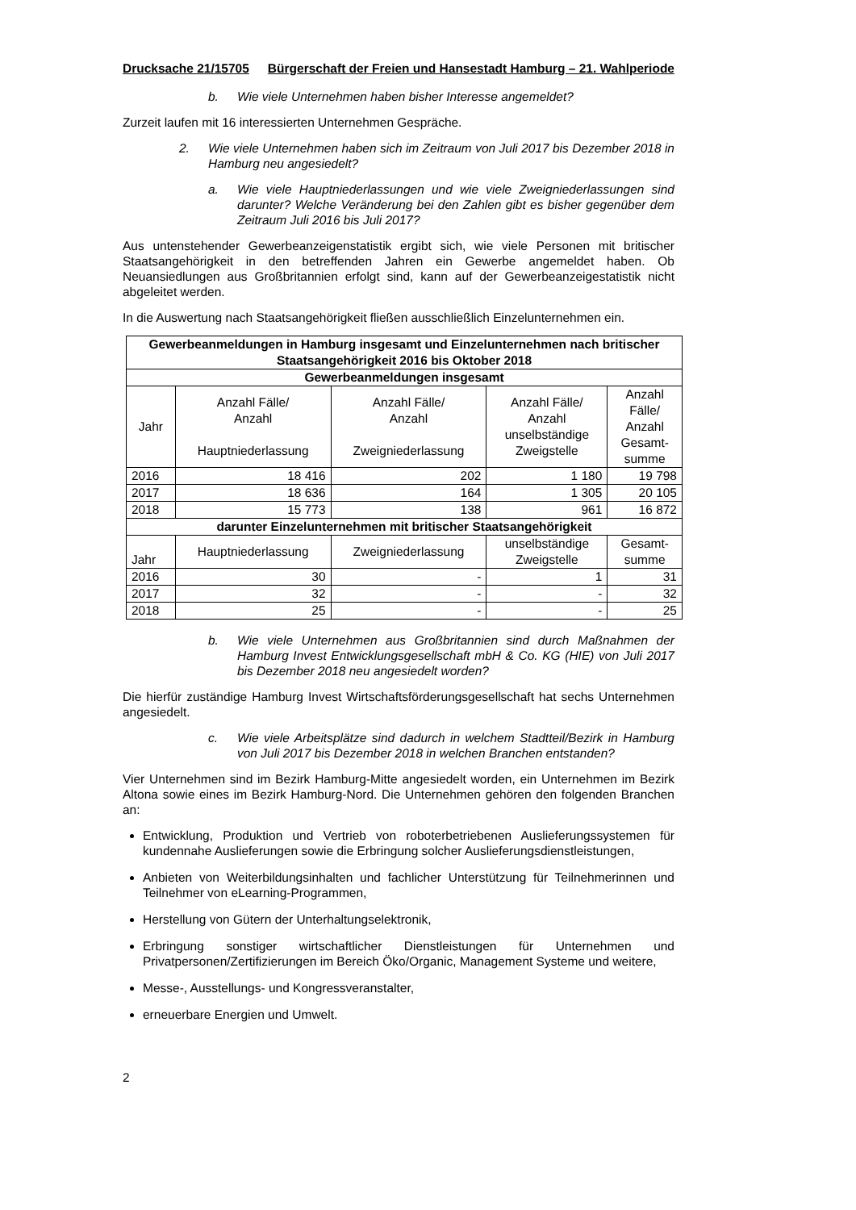Drucksache 21/15705 Bürgerschaft der Freien und Hansestadt Hamburg – 21. Wahlperiode
b. Wie viele Unternehmen haben bisher Interesse angemeldet?
Zurzeit laufen mit 16 interessierten Unternehmen Gespräche.
2. Wie viele Unternehmen haben sich im Zeitraum von Juli 2017 bis Dezember 2018 in Hamburg neu angesiedelt?
a. Wie viele Hauptniederlassungen und wie viele Zweigniederlassungen sind darunter? Welche Veränderung bei den Zahlen gibt es bisher gegenüber dem Zeitraum Juli 2016 bis Juli 2017?
Aus untenstehender Gewerbeanzeigenstatistik ergibt sich, wie viele Personen mit britischer Staatsangehörigkeit in den betreffenden Jahren ein Gewerbe angemeldet haben. Ob Neuansiedlungen aus Großbritannien erfolgt sind, kann auf der Gewerbeanzeigestatistik nicht abgeleitet werden.
In die Auswertung nach Staatsangehörigkeit fließen ausschließlich Einzelunternehmen ein.
| Gewerbeanmeldungen in Hamburg insgesamt und Einzelunternehmen nach britischer Staatsangehörigkeit 2016 bis Oktober 2018 | | | | |
| --- | --- | --- | --- | --- |
| Gewerbeanmeldungen insgesamt | | | | |
| Jahr | Anzahl Fälle/ Anzahl Hauptniederlassung | Anzahl Fälle/ Anzahl Zweigniederlassung | Anzahl Fälle/ Anzahl unselbständige Zweigstelle | Anzahl Fälle/ Anzahl Gesamt- summe |
| 2016 | 18 416 | 202 | 1 180 | 19 798 |
| 2017 | 18 636 | 164 | 1 305 | 20 105 |
| 2018 | 15 773 | 138 | 961 | 16 872 |
| darunter Einzelunternehmen mit britischer Staatsangehörigkeit | | | | |
| Jahr | Hauptniederlassung | Zweigniederlassung | unselbständige Zweigstelle | Gesamt- summe |
| 2016 | 30 | - | 1 | 31 |
| 2017 | 32 | - | - | 32 |
| 2018 | 25 | - | - | 25 |
b. Wie viele Unternehmen aus Großbritannien sind durch Maßnahmen der Hamburg Invest Entwicklungsgesellschaft mbH & Co. KG (HIE) von Juli 2017 bis Dezember 2018 neu angesiedelt worden?
Die hierfür zuständige Hamburg Invest Wirtschaftsförderungsgesellschaft hat sechs Unternehmen angesiedelt.
c. Wie viele Arbeitsplätze sind dadurch in welchem Stadtteil/Bezirk in Hamburg von Juli 2017 bis Dezember 2018 in welchen Branchen entstanden?
Vier Unternehmen sind im Bezirk Hamburg-Mitte angesiedelt worden, ein Unternehmen im Bezirk Altona sowie eines im Bezirk Hamburg-Nord. Die Unternehmen gehören den folgenden Branchen an:
Entwicklung, Produktion und Vertrieb von roboterbetriebenen Auslieferungssystemen für kundennahe Auslieferungen sowie die Erbringung solcher Auslieferungsdienstleistungen,
Anbieten von Weiterbildungsinhalten und fachlicher Unterstützung für Teilnehmerinnen und Teilnehmer von eLearning-Programmen,
Herstellung von Gütern der Unterhaltungselektronik,
Erbringung sonstiger wirtschaftlicher Dienstleistungen für Unternehmen und Privatpersonen/Zertifizierungen im Bereich Öko/Organic, Management Systeme und weitere,
Messe-, Ausstellungs- und Kongressveranstalter,
erneuerbare Energien und Umwelt.
2